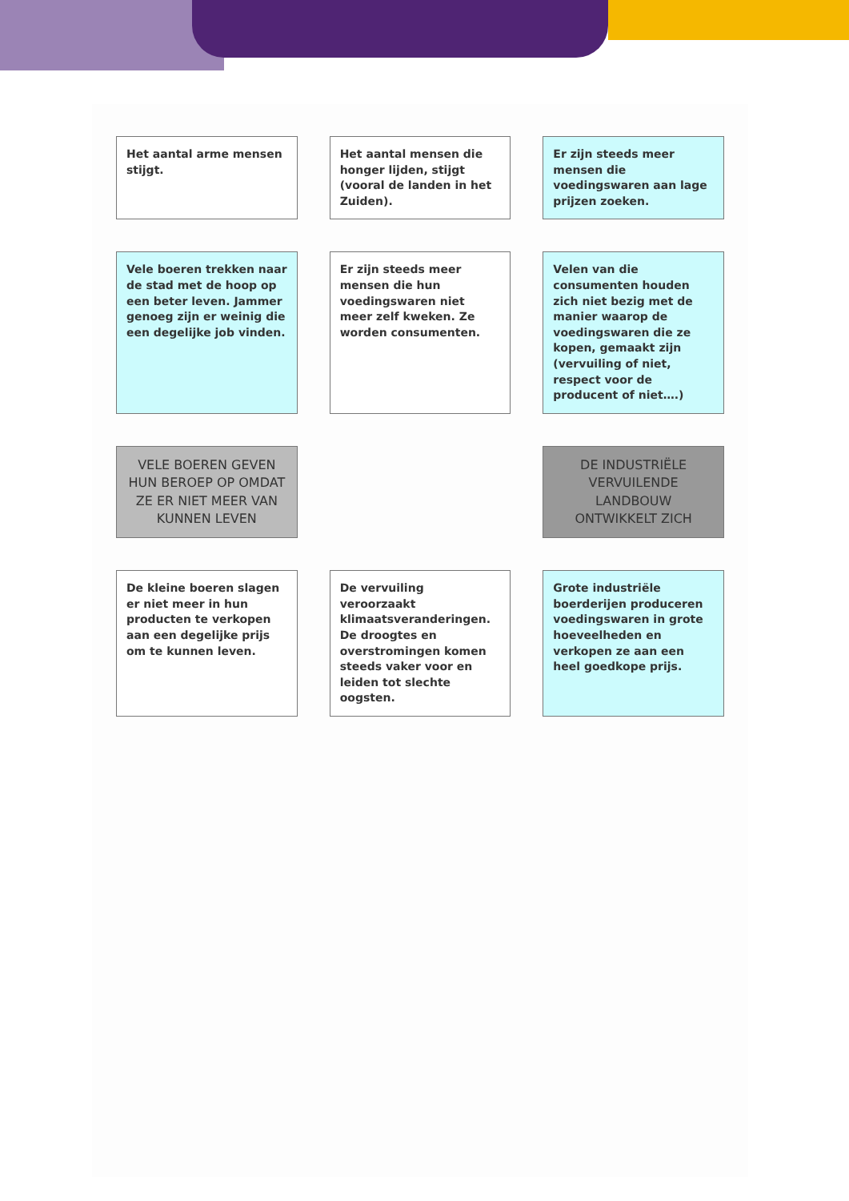Het aantal arme mensen stijgt.
Het aantal mensen die honger lijden, stijgt (vooral de landen in het Zuiden).
Er zijn steeds meer mensen die voedingswaren aan lage prijzen zoeken.
Vele boeren trekken naar de stad met de hoop op een beter leven. Jammer genoeg zijn er weinig die een degelijke job vinden.
Er zijn steeds meer mensen die hun voedingswaren niet meer zelf kweken. Ze worden consumenten.
Velen van die consumenten houden zich niet bezig met de manier waarop de voedingswaren die ze kopen, gemaakt zijn (vervuiling of niet, respect voor de producent of niet….)
VELE BOEREN GEVEN HUN BEROEP OP OMDAT ZE ER NIET MEER VAN KUNNEN LEVEN
DE INDUSTRIËLE VERVUILENDE LANDBOUW ONTWIKKELT ZICH
De kleine boeren slagen er niet meer in hun producten te verkopen aan een degelijke prijs om te kunnen leven.
De vervuiling veroorzaakt klimaatsveranderingen. De droogtes en overstromingen komen steeds vaker voor en leiden tot slechte oogsten.
Grote industriële boerderijen produceren voedingswaren in grote hoeveelheden en verkopen ze aan een heel goedkope prijs.